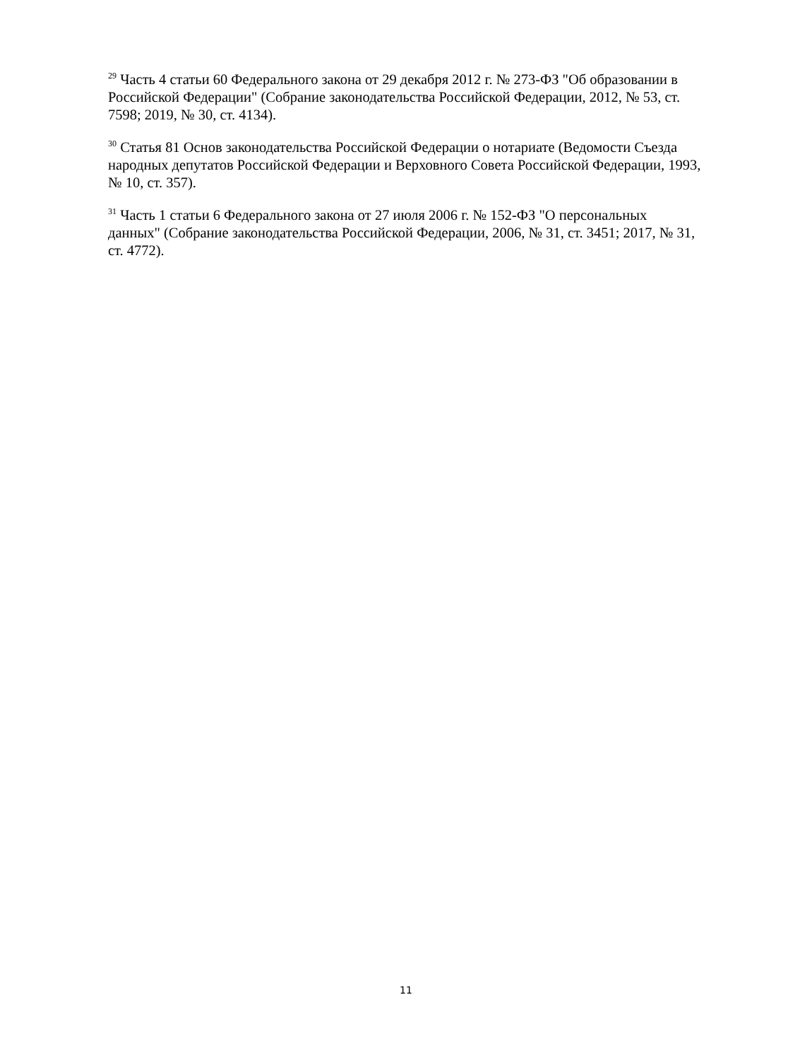<sup>29</sup> Часть 4 статьи 60 Федерального закона от 29 декабря 2012 г. № 273-ФЗ "Об образовании в Российской Федерации" (Собрание законодательства Российской Федерации, 2012, № 53, ст. 7598; 2019, № 30, ст. 4134).
<sup>30</sup> Статья 81 Основ законодательства Российской Федерации о нотариате (Ведомости Съезда народных депутатов Российской Федерации и Верховного Совета Российской Федерации, 1993, № 10, ст. 357).
<sup>31</sup> Часть 1 статьи 6 Федерального закона от 27 июля 2006 г. № 152-ФЗ "О персональных данных" (Собрание законодательства Российской Федерации, 2006, № 31, ст. 3451; 2017, № 31, ст. 4772).
11